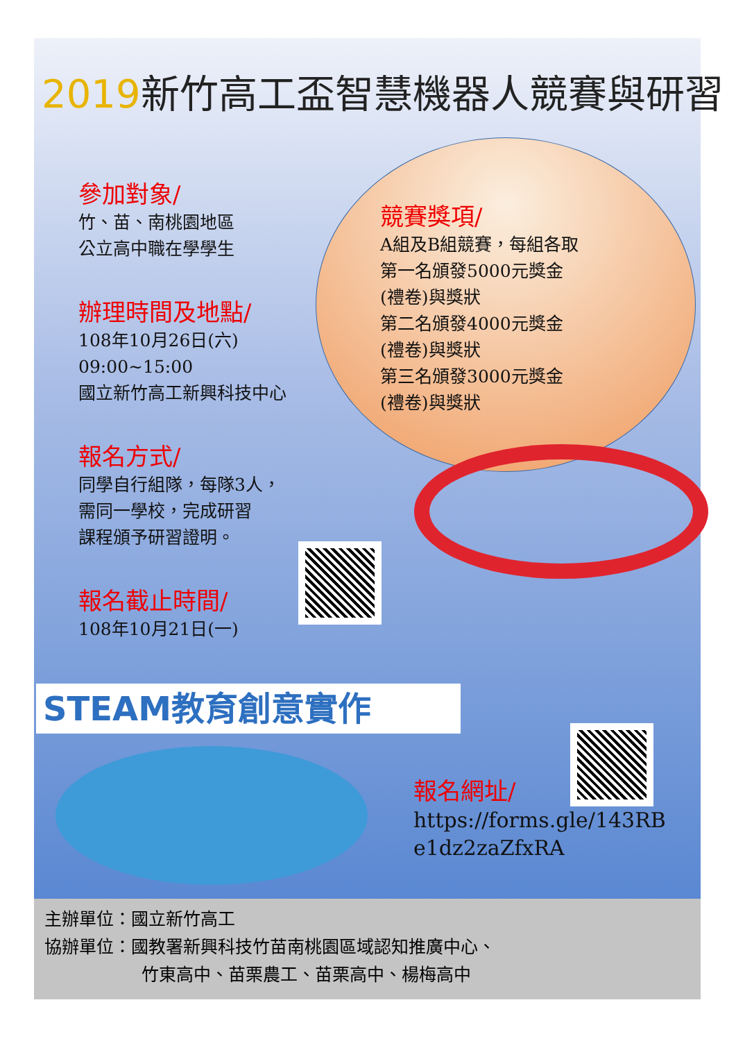2019新竹高工盃智慧機器人競賽與研習
參加對象/
竹、苗、南桃園地區
公立高中職在學學生
辦理時間及地點/
108年10月26日(六)
09:00~15:00
國立新竹高工新興科技中心
報名方式/
同學自行組隊，每隊3人，
需同一學校，完成研習
課程頒予研習證明。
報名截止時間/
108年10月21日(一)
競賽獎項/
A組及B組競賽，每組各取
第一名頒發5000元獎金
(禮卷)與獎狀
第二名頒發4000元獎金
(禮卷)與獎狀
第三名頒發3000元獎金
(禮卷)與獎狀
STEAM教育創意實作
報名網址/
https://forms.gle/143RB
e1dz2zaZfxRA
主辦單位：國立新竹高工
協辦單位：國教署新興科技竹苗南桃園區域認知推廣中心、
竹東高中、苗栗農工、苗栗高中、楊梅高中